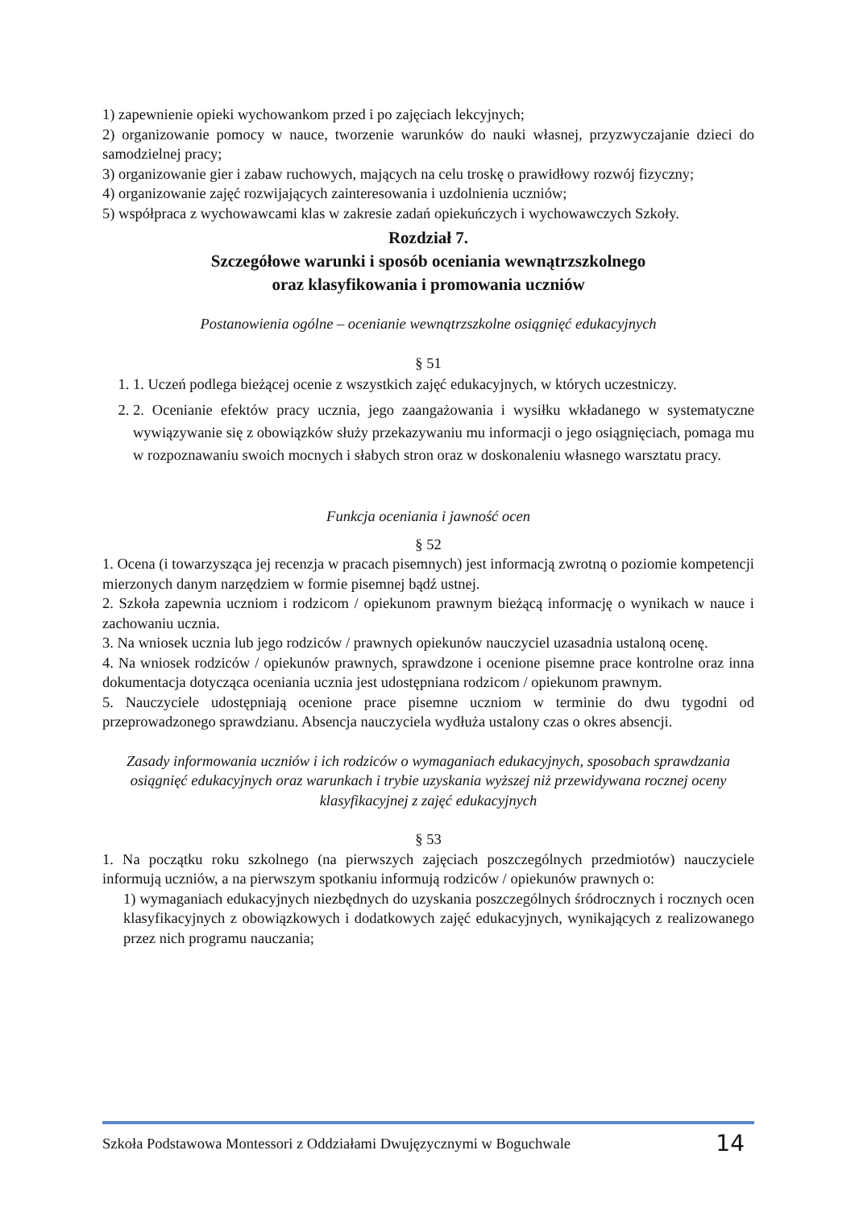1) zapewnienie opieki wychowankom przed i po zajęciach lekcyjnych;
2) organizowanie pomocy w nauce, tworzenie warunków do nauki własnej, przyzwyczajanie dzieci do samodzielnej pracy;
3) organizowanie gier i zabaw ruchowych, mających na celu troskę o prawidłowy rozwój fizyczny;
4) organizowanie zajęć rozwijających zainteresowania i uzdolnienia uczniów;
5) współpraca z wychowawcami klas w zakresie zadań opiekuńczych i wychowawczych Szkoły.
Rozdział 7.
Szczegółowe warunki i sposób oceniania wewnątrzszkolnego
oraz klasyfikowania i promowania uczniów
Postanowienia ogólne – ocenianie wewnątrzszkolne osiągnięć edukacyjnych
§ 51
1. 1. Uczeń podlega bieżącej ocenie z wszystkich zajęć edukacyjnych, w których uczestniczy.
2. 2. Ocenianie efektów pracy ucznia, jego zaangażowania i wysiłku wkładanego w systematyczne wywiązywanie się z obowiązków służy przekazywaniu mu informacji o jego osiągnięciach, pomaga mu w rozpoznawaniu swoich mocnych i słabych stron oraz w doskonaleniu własnego warsztatu pracy.
Funkcja oceniania i jawność ocen
§ 52
1. Ocena (i towarzysząca jej recenzja w pracach pisemnych) jest informacją zwrotną o poziomie kompetencji mierzonych danym narzędziem w formie pisemnej bądź ustnej.
2. Szkoła zapewnia uczniom i rodzicom / opiekunom prawnym bieżącą informację o wynikach w nauce i zachowaniu ucznia.
3. Na wniosek ucznia lub jego rodziców / prawnych opiekunów nauczyciel uzasadnia ustaloną ocenę.
4. Na wniosek rodziców / opiekunów prawnych, sprawdzone i ocenione pisemne prace kontrolne oraz inna dokumentacja dotycząca oceniania ucznia jest udostępniana rodzicom / opiekunom prawnym.
5. Nauczyciele udostępniają ocenione prace pisemne uczniom w terminie do dwu tygodni od przeprowadzonego sprawdzianu. Absencja nauczyciela wydłuża ustalony czas o okres absencji.
Zasady informowania uczniów i ich rodziców o wymaganiach edukacyjnych, sposobach sprawdzania osiągnięć edukacyjnych oraz warunkach i trybie uzyskania wyższej niż przewidywana rocznej oceny klasyfikacyjnej z zajęć edukacyjnych
§ 53
1. Na początku roku szkolnego (na pierwszych zajęciach poszczególnych przedmiotów) nauczyciele informują uczniów, a na pierwszym spotkaniu informują rodziców / opiekunów prawnych o:
1) wymaganiach edukacyjnych niezbędnych do uzyskania poszczególnych śródrocznych i rocznych ocen klasyfikacyjnych z obowiązkowych i dodatkowych zajęć edukacyjnych, wynikających z realizowanego przez nich programu nauczania;
Szkoła Podstawowa Montessori z Oddziałami Dwujęzycznymi w Boguchwale 14